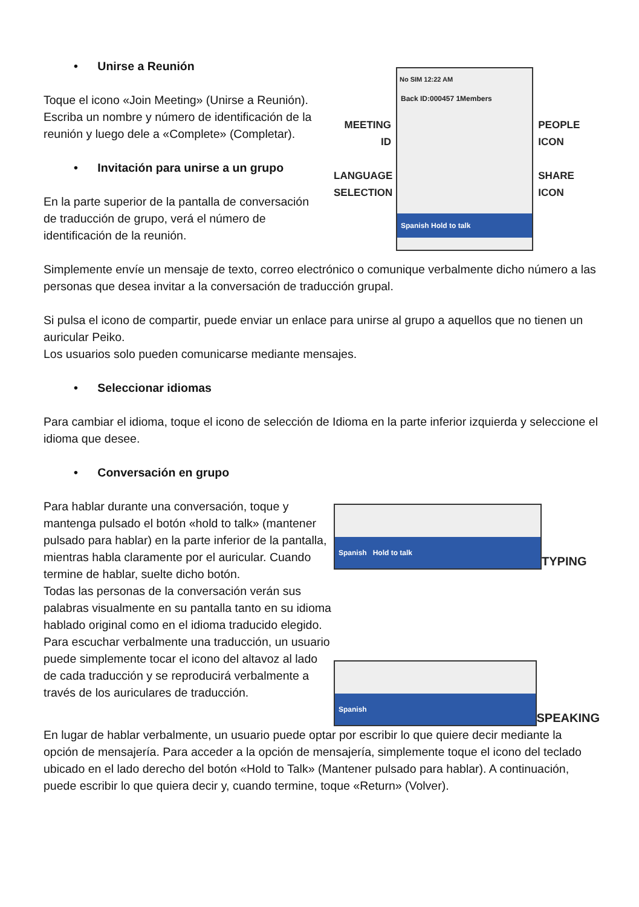• Unirse a Reunión
Toque el icono «Join Meeting» (Unirse a Reunión). Escriba un nombre y número de identificación de la reunión y luego dele a «Complete» (Completar).
• Invitación para unirse a un grupo
En la parte superior de la pantalla de conversación de traducción de grupo, verá el número de identificación de la reunión.
MEETING ID
LANGUAGE SELECTION
No SIM 12:22 AM
Back ID:000457 1Members
Spanish Hold to talk
PEOPLE ICON
SHARE ICON
Simplemente envíe un mensaje de texto, correo electrónico o comunique verbalmente dicho número a las personas que desea invitar a la conversación de traducción grupal.
Si pulsa el icono de compartir, puede enviar un enlace para unirse al grupo a aquellos que no tienen un auricular Peiko.
Los usuarios solo pueden comunicarse mediante mensajes.
• Seleccionar idiomas
Para cambiar el idioma, toque el icono de selección de Idioma en la parte inferior izquierda y seleccione el idioma que desee.
• Conversación en grupo
Para hablar durante una conversación, toque y mantenga pulsado el botón «hold to talk» (mantener pulsado para hablar) en la parte inferior de la pantalla, mientras habla claramente por el auricular. Cuando termine de hablar, suelte dicho botón.
Todas las personas de la conversación verán sus palabras visualmente en su pantalla tanto en su idioma hablado original como en el idioma traducido elegido. Para escuchar verbalmente una traducción, un usuario puede simplemente tocar el icono del altavoz al lado de cada traducción y se reproducirá verbalmente a través de los auriculares de traducción.
Spanish Hold to talk
TYPING
Spanish
SPEAKING
En lugar de hablar verbalmente, un usuario puede optar por escribir lo que quiere decir mediante la opción de mensajería. Para acceder a la opción de mensajería, simplemente toque el icono del teclado ubicado en el lado derecho del botón «Hold to Talk» (Mantener pulsado para hablar). A continuación, puede escribir lo que quiera decir y, cuando termine, toque «Return» (Volver).